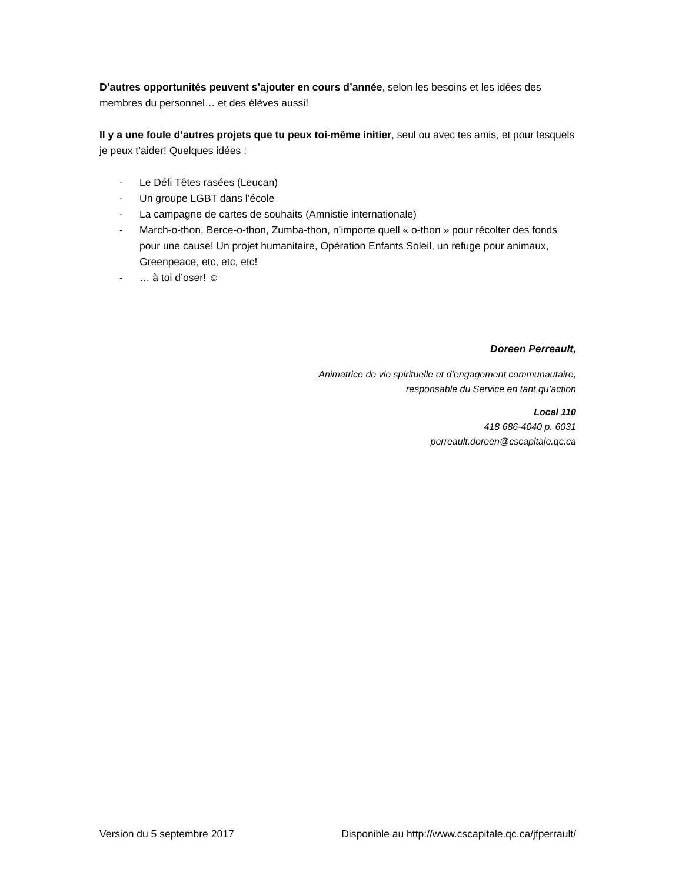D’autres opportunités peuvent s’ajouter en cours d’année, selon les besoins et les idées des membres du personnel… et des élèves aussi!
Il y a une foule d’autres projets que tu peux toi-même initier, seul ou avec tes amis, et pour lesquels je peux t’aider! Quelques idées :
- Le Défi Têtes rasées (Leucan)
- Un groupe LGBT dans l’école
- La campagne de cartes de souhaits (Amnistie internationale)
- March-o-thon, Berce-o-thon, Zumba-thon, n’importe quell « o-thon » pour récolter des fonds pour une cause! Un projet humanitaire, Opération Enfants Soleil, un refuge pour animaux, Greenpeace, etc, etc, etc!
- … à toi d’oser! ☺
Doreen Perreault,
Animatrice de vie spirituelle et d’engagement communautaire,
responsable du Service en tant qu’action
Local 110
418 686-4040 p. 6031
perreault.doreen@cscapitale.qc.ca
Version du 5 septembre 2017 Disponible au http://www.cscapitale.qc.ca/jfperrault/